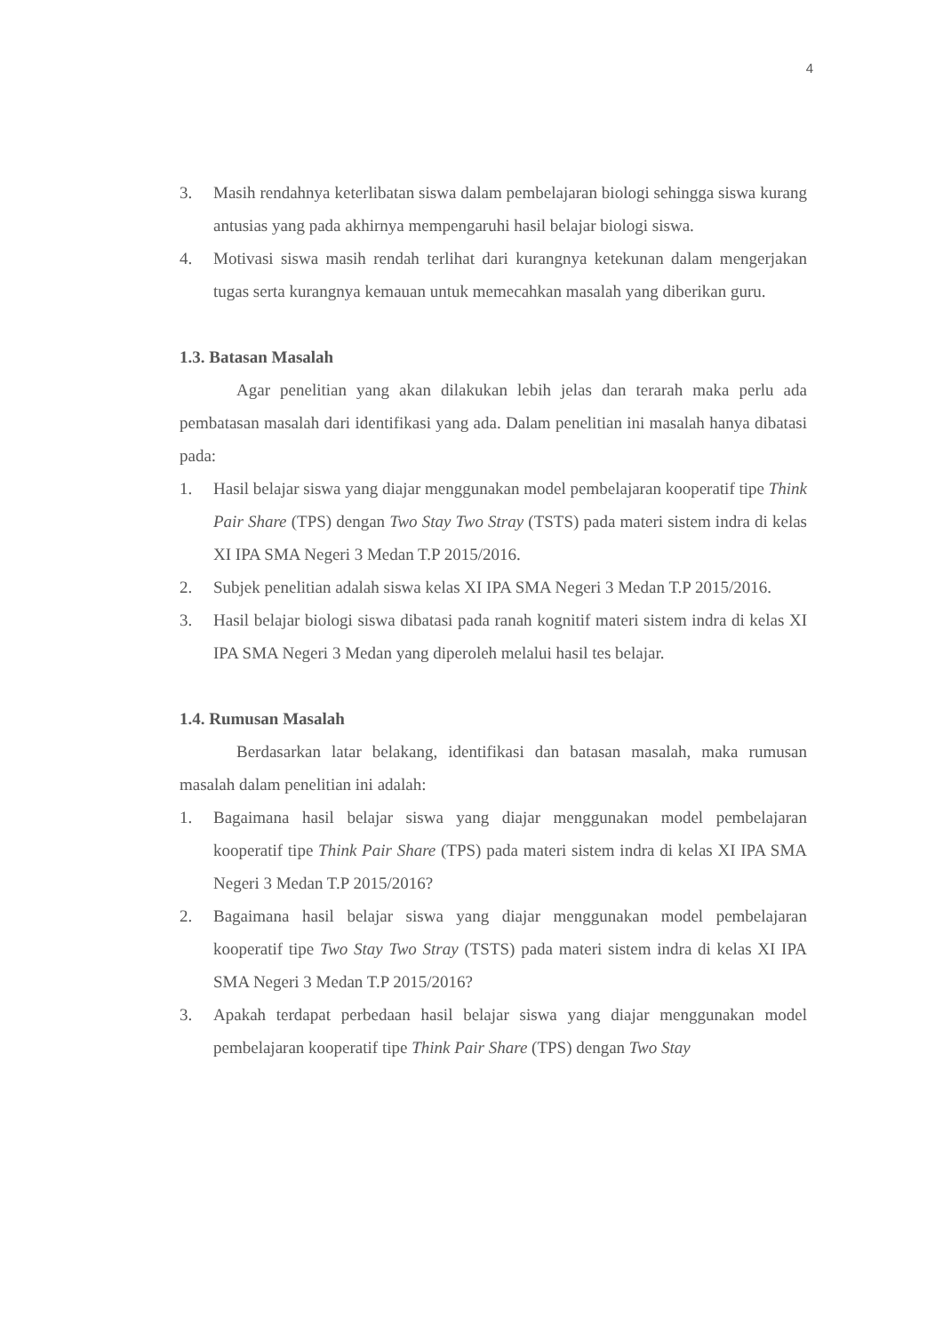4
3. Masih rendahnya keterlibatan siswa dalam pembelajaran biologi sehingga siswa kurang antusias yang pada akhirnya mempengaruhi hasil belajar biologi siswa.
4. Motivasi siswa masih rendah terlihat dari kurangnya ketekunan dalam mengerjakan tugas serta kurangnya kemauan untuk memecahkan masalah yang diberikan guru.
1.3. Batasan Masalah
Agar penelitian yang akan dilakukan lebih jelas dan terarah maka perlu ada pembatasan masalah dari identifikasi yang ada. Dalam penelitian ini masalah hanya dibatasi pada:
1. Hasil belajar siswa yang diajar menggunakan model pembelajaran kooperatif tipe Think Pair Share (TPS) dengan Two Stay Two Stray (TSTS) pada materi sistem indra di kelas XI IPA SMA Negeri 3 Medan T.P 2015/2016.
2. Subjek penelitian adalah siswa kelas XI IPA SMA Negeri 3 Medan T.P 2015/2016.
3. Hasil belajar biologi siswa dibatasi pada ranah kognitif materi sistem indra di kelas XI IPA SMA Negeri 3 Medan yang diperoleh melalui hasil tes belajar.
1.4. Rumusan Masalah
Berdasarkan latar belakang, identifikasi dan batasan masalah, maka rumusan masalah dalam penelitian ini adalah:
1. Bagaimana hasil belajar siswa yang diajar menggunakan model pembelajaran kooperatif tipe Think Pair Share (TPS) pada materi sistem indra di kelas XI IPA SMA Negeri 3 Medan T.P 2015/2016?
2. Bagaimana hasil belajar siswa yang diajar menggunakan model pembelajaran kooperatif tipe Two Stay Two Stray (TSTS) pada materi sistem indra di kelas XI IPA SMA Negeri 3 Medan T.P 2015/2016?
3. Apakah terdapat perbedaan hasil belajar siswa yang diajar menggunakan model pembelajaran kooperatif tipe Think Pair Share (TPS) dengan Two Stay